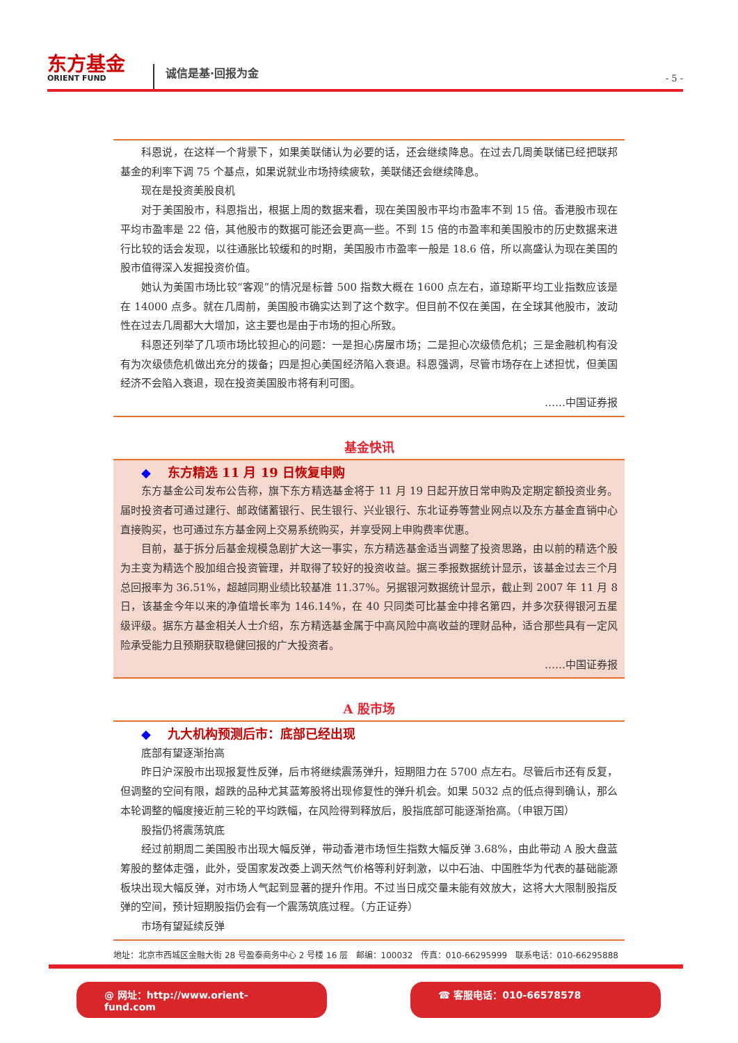东方基金
ORIENT FUND
诚信是基·回报为金
- 5 -
科恩说，在这样一个背景下，如果美联储认为必要的话，还会继续降息。在过去几周美联储已经把联邦基金的利率下调 75 个基点，如果说就业市场持续疲软，美联储还会继续降息。
现在是投资美股良机
对于美国股市，科恩指出，根据上周的数据来看，现在美国股市平均市盈率不到 15 倍。香港股市现在平均市盈率是 22 倍，其他股市的数据可能还会更高一些。不到 15 倍的市盈率和美国股市的历史数据来进行比较的话会发现，以往通胀比较缓和的时期，美国股市市盈率一般是 18.6 倍，所以高盛认为现在美国的股市值得深入发掘投资价值。
她认为美国市场比较“客观”的情况是标普 500 指数大概在 1600 点左右，道琼斯平均工业指数应该是在 14000 点多。就在几周前，美国股市确实达到了这个数字。但目前不仅在美国，在全球其他股市，波动性在过去几周都大大增加，这主要也是由于市场的担心所致。
科恩还列举了几项市场比较担心的问题：一是担心房屋市场；二是担心次级债危机；三是金融机构有没有为次级债危机做出充分的拨备；四是担心美国经济陷入衰退。科恩强调，尽管市场存在上述担忧，但美国经济不会陷入衰退，现在投资美国股市将有利可图。
……中国证券报
基金快讯
◆ 东方精选 11 月 19 日恢复申购
东方基金公司发布公告称，旗下东方精选基金将于 11 月 19 日起开放日常申购及定期定额投资业务。届时投资者可通过建行、邮政储蓄银行、民生银行、兴业银行、东北证券等营业网点以及东方基金直销中心直接购买，也可通过东方基金网上交易系统购买，并享受网上申购费率优惠。
目前，基于拆分后基金规模急剧扩大这一事实，东方精选基金适当调整了投资思路，由以前的精选个股为主变为精选个股加组合投资管理，并取得了较好的投资收益。据三季报数据统计显示，该基金过去三个月总回报率为 36.51%，超越同期业绩比较基准 11.37%。另据银河数据统计显示，截止到 2007 年 11 月 8 日，该基金今年以来的净值增长率为 146.14%，在 40 只同类可比基金中排名第四，并多次获得银河五星级评级。据东方基金相关人士介绍，东方精选基金属于中高风险中高收益的理财品种，适合那些具有一定风险承受能力且预期获取稳健回报的广大投资者。
……中国证券报
A 股市场
◆ 九大机构预测后市：底部已经出现
底部有望逐渐抬高
昨日沪深股市出现报复性反弹，后市将继续震荡弹升，短期阻力在 5700 点左右。尽管后市还有反复，但调整的空间有限，超跌的品种尤其蓝筹股将出现修复性的弹升机会。如果 5032 点的低点得到确认，那么本轮调整的幅度接近前三轮的平均跌幅，在风险得到释放后，股指底部可能逐渐抬高。（申银万国）
股指仍将震荡筑底
经过前期周二美国股市出现大幅反弹，带动香港市场恒生指数大幅反弹 3.68%，由此带动 A 股大盘蓝筹股的整体走强，此外，受国家发改委上调天然气价格等利好刺激，以中石油、中国胜华为代表的基础能源板块出现大幅反弹，对市场人气起到显著的提升作用。不过当日成交量未能有效放大，这将大大限制股指反弹的空间，预计短期股指仍会有一个震荡筑底过程。（方正证券）
市场有望延续反弹
地址：北京市西城区金融大街 28 号盈泰商务中心 2 号楼 16 层 邮编：100032 传真：010-66295999 联系电话：010-66295888
@ 网址：http://www.orient-fund.com ☎ 客服电话：010-66578578